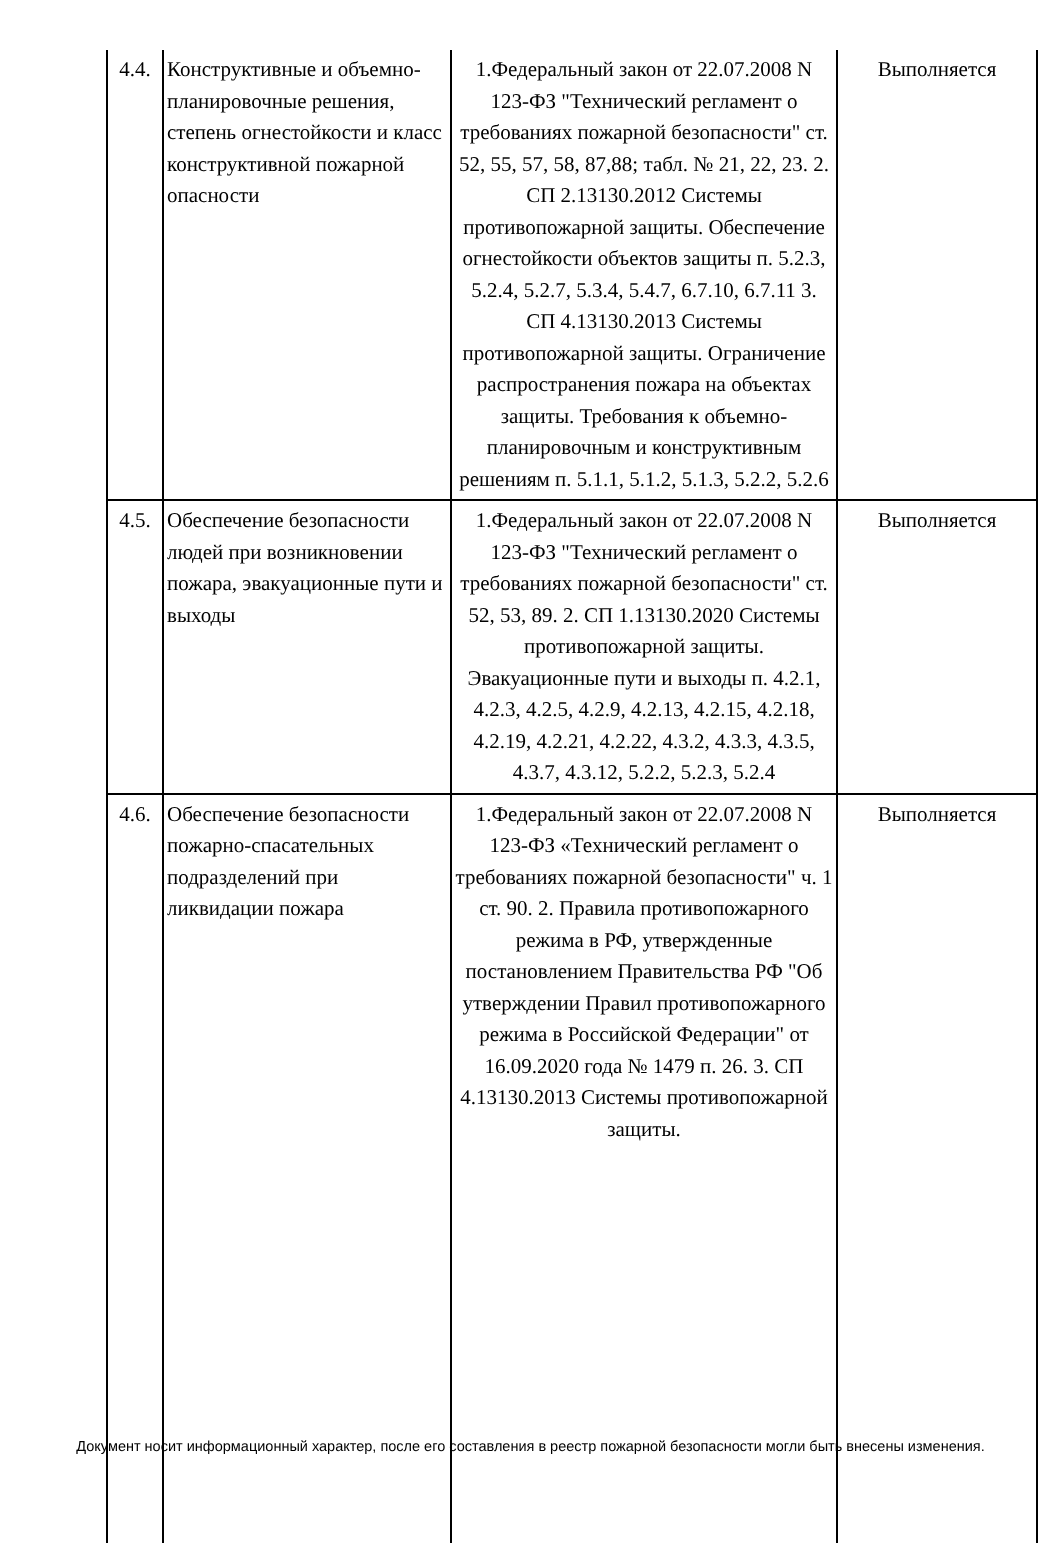| 4.4. | Конструктивные и объемно-планировочные решения, степень огнестойкости и класс конструктивной пожарной опасности | 1.Федеральный закон от 22.07.2008 N 123-ФЗ "Технический регламент о требованиях пожарной безопасности" ст. 52, 55, 57, 58, 87,88; табл. № 21, 22, 23. 2. СП 2.13130.2012 Системы противопожарной защиты. Обеспечение огнестойкости объектов защиты п. 5.2.3, 5.2.4, 5.2.7, 5.3.4, 5.4.7, 6.7.10, 6.7.11 3. СП 4.13130.2013 Системы противопожарной защиты. Ограничение распространения пожара на объектах защиты. Требования к объемно-планировочным и конструктивным решениям п. 5.1.1, 5.1.2, 5.1.3, 5.2.2, 5.2.6 | Выполняется |
| 4.5. | Обеспечение безопасности людей при возникновении пожара, эвакуационные пути и выходы | 1.Федеральный закон от 22.07.2008 N 123-ФЗ "Технический регламент о требованиях пожарной безопасности" ст. 52, 53, 89. 2. СП 1.13130.2020 Системы противопожарной защиты. Эвакуационные пути и выходы п. 4.2.1, 4.2.3, 4.2.5, 4.2.9, 4.2.13, 4.2.15, 4.2.18, 4.2.19, 4.2.21, 4.2.22, 4.3.2, 4.3.3, 4.3.5, 4.3.7, 4.3.12, 5.2.2, 5.2.3, 5.2.4 | Выполняется |
| 4.6. | Обеспечение безопасности пожарно-спасательных подразделений при ликвидации пожара | 1.Федеральный закон от 22.07.2008 N 123-ФЗ «Технический регламент о требованиях пожарной безопасности" ч. 1 ст. 90. 2. Правила противопожарного режима в РФ, утвержденные постановлением Правительства РФ "Об утверждении Правил противопожарного режима в Российской Федерации" от 16.09.2020 года № 1479 п. 26. 3. СП 4.13130.2013 Системы противопожарной защиты. | Выполняется |
Документ носит информационный характер, после его составления в реестр пожарной безопасности могли быть внесены изменения.